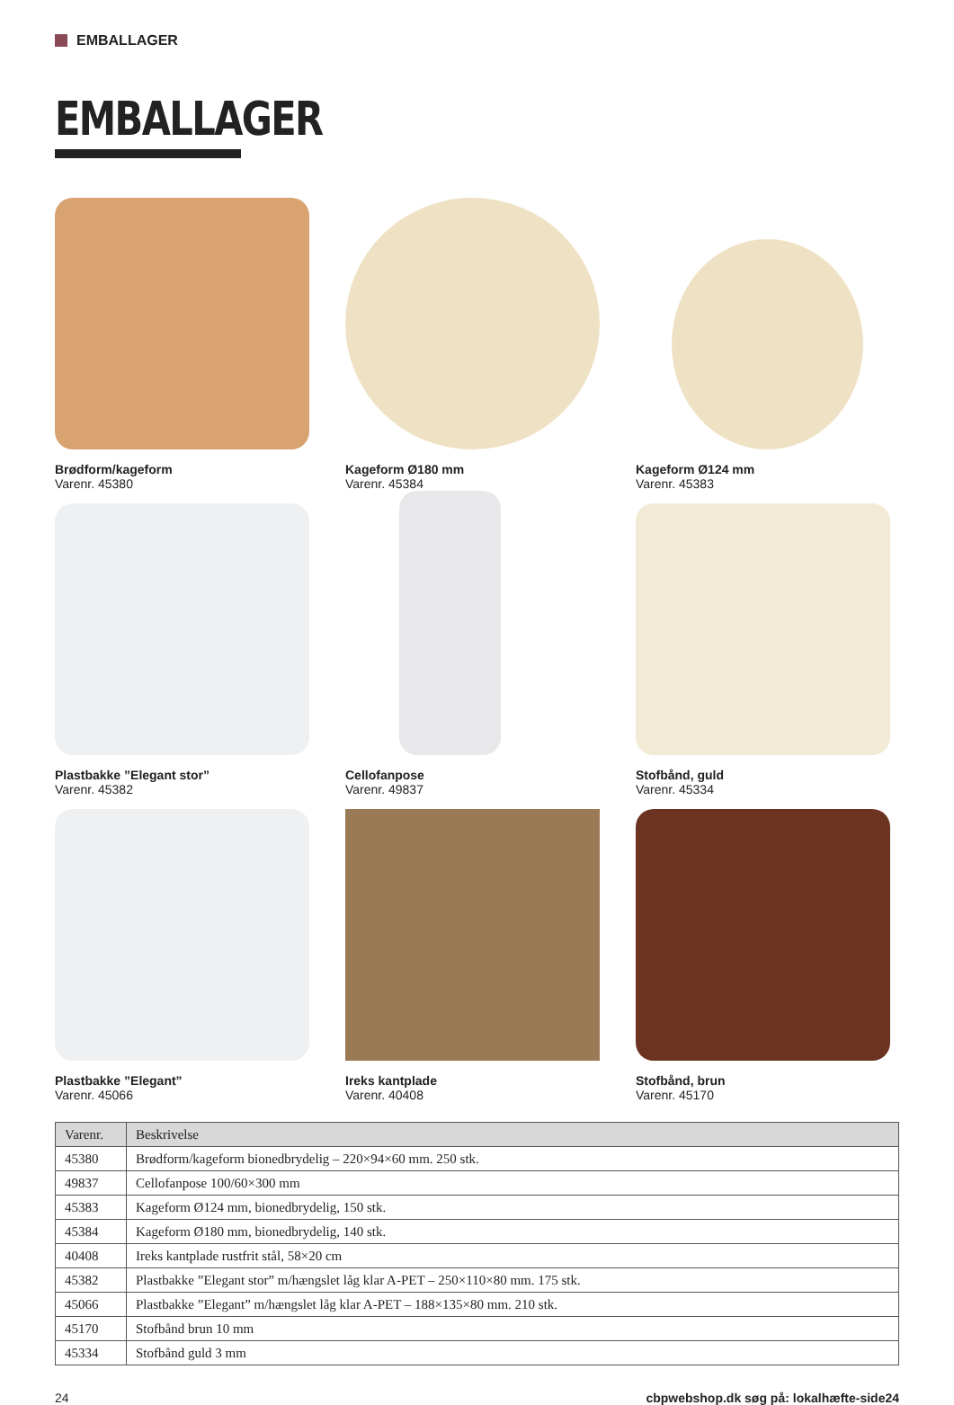EMBALLAGER
EMBALLAGER
Brødform/kageform
Varenr. 45380
Kageform Ø180 mm
Varenr. 45384
Kageform Ø124 mm
Varenr. 45383
Plastbakke ”Elegant stor”
Varenr. 45382
Cellofanpose
Varenr. 49837
Stofbånd, guld
Varenr. 45334
Plastbakke ”Elegant”
Varenr. 45066
Ireks kantplade
Varenr. 40408
Stofbånd, brun
Varenr. 45170
| Varenr. | Beskrivelse |
| --- | --- |
| 45380 | Brødform/kageform bionedbrydelig – 220×94×60 mm. 250 stk. |
| 49837 | Cellofanpose 100/60×300 mm |
| 45383 | Kageform Ø124 mm, bionedbrydelig, 150 stk. |
| 45384 | Kageform Ø180 mm, bionedbrydelig, 140 stk. |
| 40408 | Ireks kantplade rustfrit stål, 58×20 cm |
| 45382 | Plastbakke ”Elegant stor” m/hængslet låg klar A-PET – 250×110×80 mm. 175 stk. |
| 45066 | Plastbakke ”Elegant” m/hængslet låg klar A-PET – 188×135×80 mm. 210 stk. |
| 45170 | Stofbånd brun 10 mm |
| 45334 | Stofbånd guld 3 mm |
24 cbpwebshop.dk søg på: lokalhæfte-side24